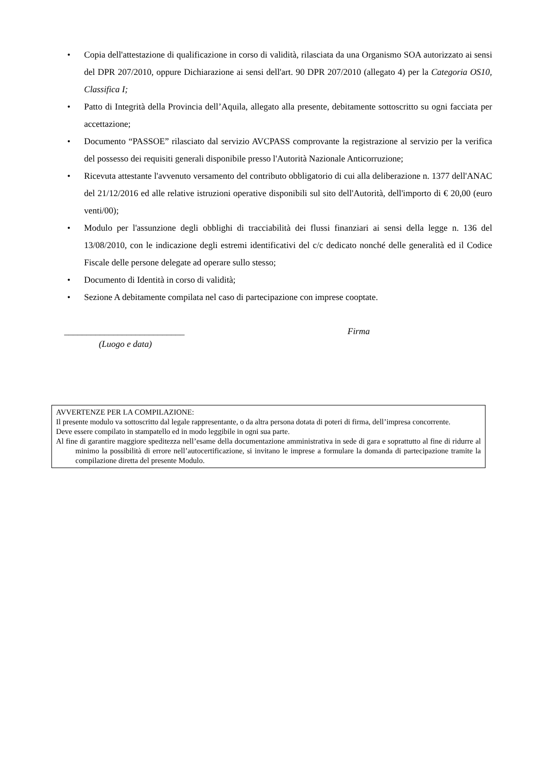• Copia dell'attestazione di qualificazione in corso di validità, rilasciata da una Organismo SOA autorizzato ai sensi del DPR 207/2010, oppure Dichiarazione ai sensi dell'art. 90 DPR 207/2010 (allegato 4) per la Categoria OS10, Classifica I;
• Patto di Integrità della Provincia dell’Aquila, allegato alla presente, debitamente sottoscritto su ogni facciata per accettazione;
• Documento “PASSOE” rilasciato dal servizio AVCPASS comprovante la registrazione al servizio per la verifica del possesso dei requisiti generali disponibile presso l'Autorità Nazionale Anticorruzione;
• Ricevuta attestante l'avvenuto versamento del contributo obbligatorio di cui alla deliberazione n. 1377 dell'ANAC del 21/12/2016 ed alle relative istruzioni operative disponibili sul sito dell'Autorità, dell'importo di € 20,00 (euro venti/00);
• Modulo per l'assunzione degli obblighi di tracciabilità dei flussi finanziari ai sensi della legge n. 136 del 13/08/2010, con le indicazione degli estremi identificativi del c/c dedicato nonché delle generalità ed il Codice Fiscale delle persone delegate ad operare sullo stesso;
• Documento di Identità in corso di validità;
• Sezione A debitamente compilata nel caso di partecipazione con imprese cooptate.
___________________________ Firma
(Luogo e data)
AVVERTENZE PER LA COMPILAZIONE:
Il presente modulo va sottoscritto dal legale rappresentante, o da altra persona dotata di poteri di firma, dell’impresa concorrente.
Deve essere compilato in stampatello ed in modo leggibile in ogni sua parte.
Al fine di garantire maggiore speditezza nell’esame della documentazione amministrativa in sede di gara e soprattutto al fine di ridurre al minimo la possibilità di errore nell’autocertificazione, si invitano le imprese a formulare la domanda di partecipazione tramite la compilazione diretta del presente Modulo.